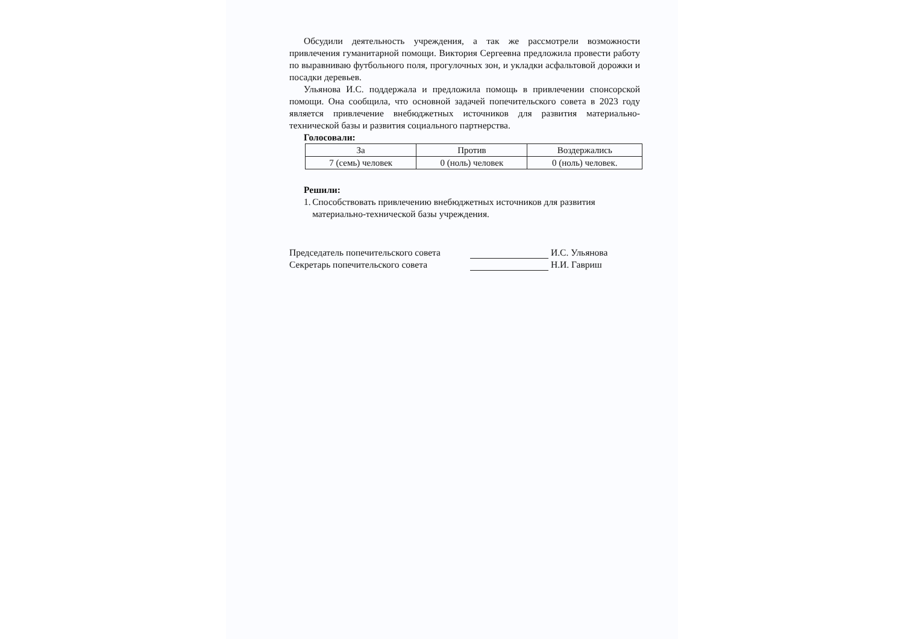Обсудили деятельность учреждения, а так же рассмотрели возможности привлечения гуманитарной помощи. Виктория Сергеевна предложила провести работу по выравниваю футбольного поля, прогулочных зон, и укладки асфальтовой дорожки и посадки деревьев.
Ульянова И.С. поддержала и предложила помощь в привлечении спонсорской помощи. Она сообщила, что основной задачей попечительского совета в 2023 году является привлечение внебюджетных источников для развития материально-технической базы и развития социального партнерства.
Голосовали:
| За | Против | Воздержались |
| --- | --- | --- |
| 7 (семь) человек | 0 (ноль) человек | 0 (ноль) человек. |
Решили:
1. Способствовать привлечению внебюджетных источников для развития материально-технической базы учреждения.
Председатель попечительского совета И.С. Ульянова
Секретарь попечительского совета Н.И. Гавриш